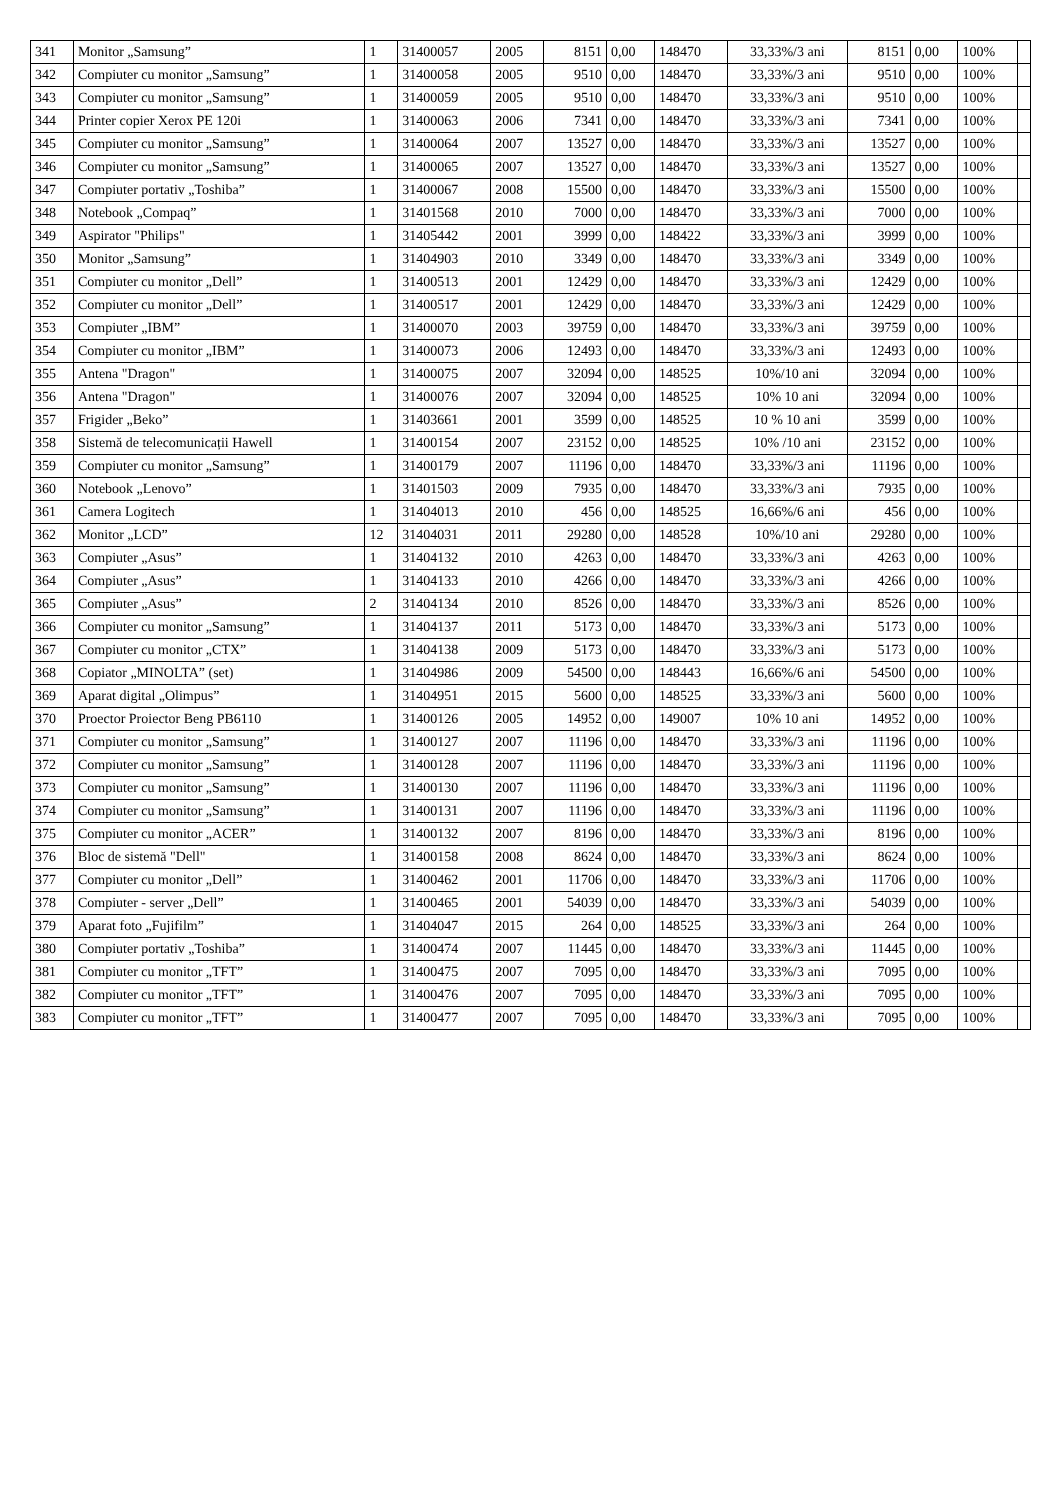| 341 | Monitor „Samsung” | 1 | 31400057 | 2005 | 8151 | 0,00 | 148470 | 33,33%/3 ani | 8151 | 0,00 | 100% | |
| 342 | Compiuter cu monitor „Samsung” | 1 | 31400058 | 2005 | 9510 | 0,00 | 148470 | 33,33%/3 ani | 9510 | 0,00 | 100% | |
| 343 | Compiuter cu monitor „Samsung” | 1 | 31400059 | 2005 | 9510 | 0,00 | 148470 | 33,33%/3 ani | 9510 | 0,00 | 100% | |
| 344 | Printer copier Xerox PE 120i | 1 | 31400063 | 2006 | 7341 | 0,00 | 148470 | 33,33%/3 ani | 7341 | 0,00 | 100% | |
| 345 | Compiuter cu monitor „Samsung” | 1 | 31400064 | 2007 | 13527 | 0,00 | 148470 | 33,33%/3 ani | 13527 | 0,00 | 100% | |
| 346 | Compiuter cu monitor „Samsung” | 1 | 31400065 | 2007 | 13527 | 0,00 | 148470 | 33,33%/3 ani | 13527 | 0,00 | 100% | |
| 347 | Compiuter portativ „Toshiba” | 1 | 31400067 | 2008 | 15500 | 0,00 | 148470 | 33,33%/3 ani | 15500 | 0,00 | 100% | |
| 348 | Notebook „Compaq” | 1 | 31401568 | 2010 | 7000 | 0,00 | 148470 | 33,33%/3 ani | 7000 | 0,00 | 100% | |
| 349 | Aspirator "Philips" | 1 | 31405442 | 2001 | 3999 | 0,00 | 148422 | 33,33%/3 ani | 3999 | 0,00 | 100% | |
| 350 | Monitor „Samsung” | 1 | 31404903 | 2010 | 3349 | 0,00 | 148470 | 33,33%/3 ani | 3349 | 0,00 | 100% | |
| 351 | Compiuter cu monitor „Dell” | 1 | 31400513 | 2001 | 12429 | 0,00 | 148470 | 33,33%/3 ani | 12429 | 0,00 | 100% | |
| 352 | Compiuter cu monitor „Dell” | 1 | 31400517 | 2001 | 12429 | 0,00 | 148470 | 33,33%/3 ani | 12429 | 0,00 | 100% | |
| 353 | Compiuter „IBM” | 1 | 31400070 | 2003 | 39759 | 0,00 | 148470 | 33,33%/3 ani | 39759 | 0,00 | 100% | |
| 354 | Compiuter cu monitor „IBM” | 1 | 31400073 | 2006 | 12493 | 0,00 | 148470 | 33,33%/3 ani | 12493 | 0,00 | 100% | |
| 355 | Antena "Dragon" | 1 | 31400075 | 2007 | 32094 | 0,00 | 148525 | 10%/10 ani | 32094 | 0,00 | 100% | |
| 356 | Antena "Dragon" | 1 | 31400076 | 2007 | 32094 | 0,00 | 148525 | 10% 10 ani | 32094 | 0,00 | 100% | |
| 357 | Frigider „Beko” | 1 | 31403661 | 2001 | 3599 | 0,00 | 148525 | 10 % 10 ani | 3599 | 0,00 | 100% | |
| 358 | Sistemă de telecomunicații Hawell | 1 | 31400154 | 2007 | 23152 | 0,00 | 148525 | 10% /10 ani | 23152 | 0,00 | 100% | |
| 359 | Compiuter cu monitor „Samsung” | 1 | 31400179 | 2007 | 11196 | 0,00 | 148470 | 33,33%/3 ani | 11196 | 0,00 | 100% | |
| 360 | Notebook „Lenovo” | 1 | 31401503 | 2009 | 7935 | 0,00 | 148470 | 33,33%/3 ani | 7935 | 0,00 | 100% | |
| 361 | Camera Logitech | 1 | 31404013 | 2010 | 456 | 0,00 | 148525 | 16,66%/6 ani | 456 | 0,00 | 100% | |
| 362 | Monitor „LCD” | 12 | 31404031 | 2011 | 29280 | 0,00 | 148528 | 10%/10 ani | 29280 | 0,00 | 100% | |
| 363 | Compiuter „Asus” | 1 | 31404132 | 2010 | 4263 | 0,00 | 148470 | 33,33%/3 ani | 4263 | 0,00 | 100% | |
| 364 | Compiuter „Asus” | 1 | 31404133 | 2010 | 4266 | 0,00 | 148470 | 33,33%/3 ani | 4266 | 0,00 | 100% | |
| 365 | Compiuter „Asus” | 2 | 31404134 | 2010 | 8526 | 0,00 | 148470 | 33,33%/3 ani | 8526 | 0,00 | 100% | |
| 366 | Compiuter cu monitor „Samsung” | 1 | 31404137 | 2011 | 5173 | 0,00 | 148470 | 33,33%/3 ani | 5173 | 0,00 | 100% | |
| 367 | Compiuter cu monitor „CTX” | 1 | 31404138 | 2009 | 5173 | 0,00 | 148470 | 33,33%/3 ani | 5173 | 0,00 | 100% | |
| 368 | Copiator „MINOLTA” (set) | 1 | 31404986 | 2009 | 54500 | 0,00 | 148443 | 16,66%/6 ani | 54500 | 0,00 | 100% | |
| 369 | Aparat digital „Olimpus” | 1 | 31404951 | 2015 | 5600 | 0,00 | 148525 | 33,33%/3 ani | 5600 | 0,00 | 100% | |
| 370 | Proector Proiector Beng PB6110 | 1 | 31400126 | 2005 | 14952 | 0,00 | 149007 | 10% 10 ani | 14952 | 0,00 | 100% | |
| 371 | Compiuter cu monitor „Samsung” | 1 | 31400127 | 2007 | 11196 | 0,00 | 148470 | 33,33%/3 ani | 11196 | 0,00 | 100% | |
| 372 | Compiuter cu monitor „Samsung” | 1 | 31400128 | 2007 | 11196 | 0,00 | 148470 | 33,33%/3 ani | 11196 | 0,00 | 100% | |
| 373 | Compiuter cu monitor „Samsung” | 1 | 31400130 | 2007 | 11196 | 0,00 | 148470 | 33,33%/3 ani | 11196 | 0,00 | 100% | |
| 374 | Compiuter cu monitor „Samsung” | 1 | 31400131 | 2007 | 11196 | 0,00 | 148470 | 33,33%/3 ani | 11196 | 0,00 | 100% | |
| 375 | Compiuter cu monitor „ACER” | 1 | 31400132 | 2007 | 8196 | 0,00 | 148470 | 33,33%/3 ani | 8196 | 0,00 | 100% | |
| 376 | Bloc de sistemă "Dell" | 1 | 31400158 | 2008 | 8624 | 0,00 | 148470 | 33,33%/3 ani | 8624 | 0,00 | 100% | |
| 377 | Compiuter cu monitor „Dell” | 1 | 31400462 | 2001 | 11706 | 0,00 | 148470 | 33,33%/3 ani | 11706 | 0,00 | 100% | |
| 378 | Compiuter - server „Dell” | 1 | 31400465 | 2001 | 54039 | 0,00 | 148470 | 33,33%/3 ani | 54039 | 0,00 | 100% | |
| 379 | Aparat foto „Fujifilm” | 1 | 31404047 | 2015 | 264 | 0,00 | 148525 | 33,33%/3 ani | 264 | 0,00 | 100% | |
| 380 | Compiuter portativ „Toshiba” | 1 | 31400474 | 2007 | 11445 | 0,00 | 148470 | 33,33%/3 ani | 11445 | 0,00 | 100% | |
| 381 | Compiuter cu monitor „TFT” | 1 | 31400475 | 2007 | 7095 | 0,00 | 148470 | 33,33%/3 ani | 7095 | 0,00 | 100% | |
| 382 | Compiuter cu monitor „TFT” | 1 | 31400476 | 2007 | 7095 | 0,00 | 148470 | 33,33%/3 ani | 7095 | 0,00 | 100% | |
| 383 | Compiuter cu monitor „TFT” | 1 | 31400477 | 2007 | 7095 | 0,00 | 148470 | 33,33%/3 ani | 7095 | 0,00 | 100% | |